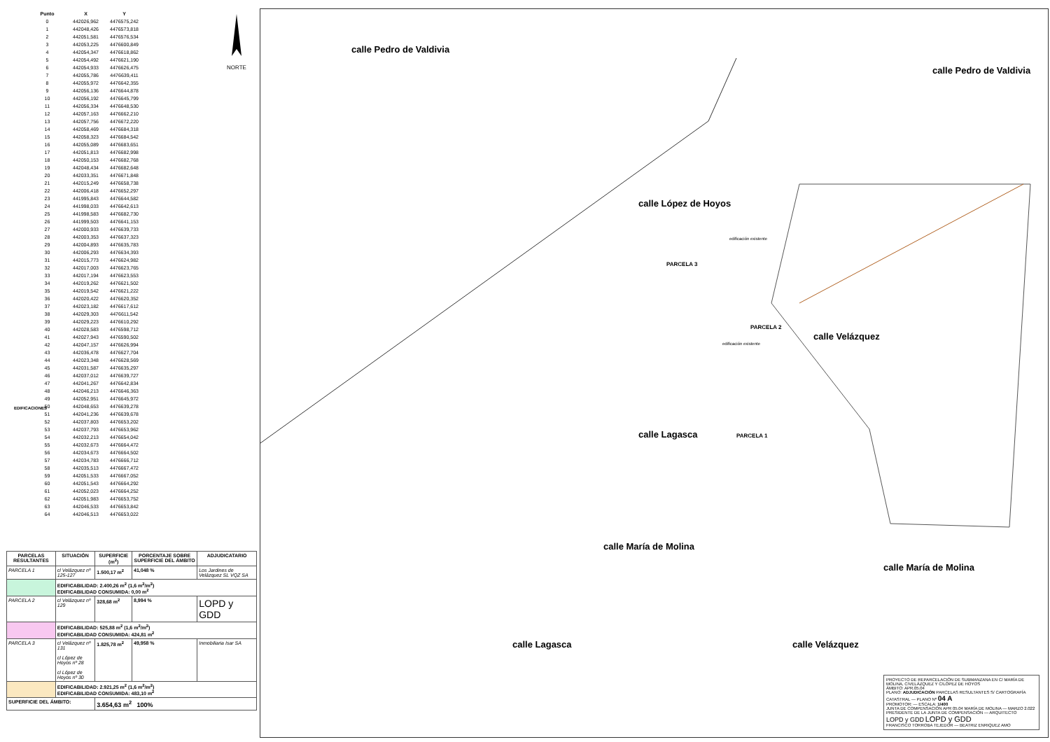| Punto | X | Y |
| --- | --- | --- |
| 0 | 442026,962 | 4476575,242 |
| 1 | 442048,426 | 4476573,818 |
| 2 | 442051,581 | 4476576,534 |
| 3 | 442053,225 | 4476600,849 |
| 4 | 442054,347 | 4476618,862 |
| 5 | 442054,492 | 4476621,190 |
| 6 | 442054,933 | 4476626,475 |
| 7 | 442055,786 | 4476639,411 |
| 8 | 442055,972 | 4476642,355 |
| 9 | 442056,136 | 4476644,878 |
| 10 | 442056,192 | 4476645,799 |
| 11 | 442056,334 | 4476648,530 |
| 12 | 442057,163 | 4476662,210 |
| 13 | 442057,756 | 4476672,220 |
| 14 | 442058,469 | 4476684,318 |
| 15 | 442058,323 | 4476684,542 |
| 16 | 442055,089 | 4476683,651 |
| 17 | 442051,813 | 4476682,998 |
| 18 | 442050,153 | 4476682,768 |
| 19 | 442048,434 | 4476682,648 |
| 20 | 442033,351 | 4476671,848 |
| 21 | 442015,249 | 4476658,738 |
| 22 | 442006,418 | 4476652,297 |
| 23 | 441995,843 | 4476644,582 |
| 24 | 441998,033 | 4476642,613 |
| 25 | 441998,583 | 4476682,730 |
| 26 | 441999,503 | 4476641,153 |
| 27 | 442000,933 | 4476639,733 |
| 28 | 442003,353 | 4476637,323 |
| 29 | 442004,893 | 4476635,783 |
| 30 | 442006,293 | 4476634,393 |
| 31 | 442015,773 | 4476624,982 |
| 32 | 442017,003 | 4476623,765 |
| 33 | 442017,194 | 4476623,553 |
| 34 | 442019,262 | 4476621,502 |
| 35 | 442019,542 | 4476621,222 |
| 36 | 442020,422 | 4476620,352 |
| 37 | 442023,182 | 4476617,612 |
| 38 | 442029,303 | 4476611,542 |
| 39 | 442029,223 | 4476610,292 |
| 40 | 442028,583 | 4476598,712 |
| 41 | 442027,943 | 4476590,502 |
| 42 | 442047,157 | 4476626,994 |
| 43 | 442036,478 | 4476627,704 |
| 44 | 442023,348 | 4476628,569 |
| 45 | 442031,587 | 4476635,297 |
| 46 | 442037,012 | 4476639,727 |
| 47 | 442041,267 | 4476642,834 |
| 48 | 442046,213 | 4476646,363 |
| 49 | 442052,951 | 4476645,972 |
| 50 | 442048,653 | 4476639,278 |
| 51 | 442041,236 | 4476639,678 |
| 52 | 442037,803 | 4476653,202 |
| 53 | 442037,793 | 4476653,962 |
| 54 | 442032,213 | 4476654,042 |
| 55 | 442032,673 | 4476664,472 |
| 56 | 442034,673 | 4476664,502 |
| 57 | 442034,783 | 4476666,712 |
| 58 | 442035,513 | 4476667,472 |
| 59 | 442051,533 | 4476667,052 |
| 60 | 442051,543 | 4476664,292 |
| 61 | 442052,023 | 4476664,252 |
| 62 | 442051,983 | 4476653,752 |
| 63 | 442046,533 | 4476653,842 |
| 64 | 442046,513 | 4476653,022 |
EDIFICACIONES
NORTE
| PARCELAS RESULTANTES | SITUACIÓN | SUPERFICIE (m<sup>2</sup>) | PORCENTAJE SOBRE SUPERFICIE DEL ÁMBITO | ADJUDICATARIO |
| --- | --- | --- | --- | --- |
| PARCELA 1 | cl Velázquez nº 125-127 | 1.500,17 m<sup>2</sup> | 41,048 % | Los Jardines de Velázquez SL VQZ SA |
| | EDIFICABILIDAD: 2.400,26 m<sup>2</sup> (1,6 m<sup>2</sup>/m<sup>2</sup>) EDIFICABILIDAD CONSUMIDA: 0,00 m<sup>2</sup> | | | |
| PARCELA 2 | cl Velázquez nº 129 | 328,68 m<sup>2</sup> | 8,994 % | LOPD y GDD |
| | EDIFICABILIDAD: 525,88 m<sup>2</sup> (1,6 m<sup>2</sup>/m<sup>2</sup>) EDIFICABILIDAD CONSUMIDA: 424,81 m<sup>2</sup> | | | |
| PARCELA 3 | cl Velázquez nº 131 cl López de Hoyos nº 28 cl López de Hoyos nº 30 | 1.825,78 m<sup>2</sup> | 49,958 % | Inmobiliaria Isar SA |
| | EDIFICABILIDAD: 2.921,25 m<sup>2</sup> (1,6 m<sup>2</sup>/m<sup>2</sup>) EDIFICABILIDAD CONSUMIDA: 483,10 m<sup>2</sup> | | | |
| SUPERFICIE DEL ÁMBITO: | | 3.654,63 m<sup>2</sup> 100% | | |
calle Pedro de Valdivia
calle Pedro de Valdivia
calle López de Hoyos
calle Lagasca
calle Velázquez
calle María de Molina
calle María de Molina
calle Lagasca calle Velázquez
PARCELA 3
PARCELA 2
PARCELA 1
edificación existente
edificación existente
PROYECTO DE REPARCELACIÓN DE SUBMANZANA EN C/ MARÍA DE MOLINA, C/VELÁZQUEZ Y C/LÓPEZ DE HOYOS
ÁMBITO: APR.05.04
PLANO: ADJUDICACIÓN PARCELAS RESULTANTES S/ CARTOGRAFÍA CATASTRAL — PLANO Nº 04 A
PROMOTOR: — ESCALA: 1/400
JUNTA DE COMPENSACIÓN APR 05.04 MARÍA DE MOLINA — MARZO 2.022
PRESIDENTE DE LA JUNTA DE COMPENSACIÓN — ARQUITECTO
LOPD y GDD LOPD y GDD
FRANCISCO TORROBA TEJEDOR — BEATRIZ ENRIQUEZ AMO